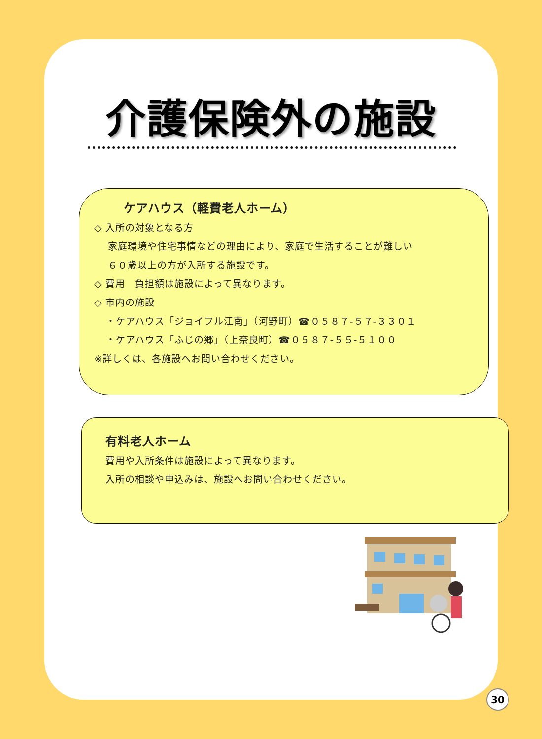介護保険外の施設
ケアハウス（軽費老人ホーム）
◇ 入所の対象となる方
家庭環境や住宅事情などの理由により、家庭で生活することが難しい
６０歳以上の方が入所する施設です。
◇ 費用　負担額は施設によって異なります。
◇ 市内の施設
・ケアハウス「ジョイフル江南」（河野町）☎０５８７-５７-３３０１
・ケアハウス「ふじの郷」（上奈良町）☎０５８７-５５-５１００
※詳しくは、各施設へお問い合わせください。
有料老人ホーム
費用や入所条件は施設によって異なります。
入所の相談や申込みは、施設へお問い合わせください。
30